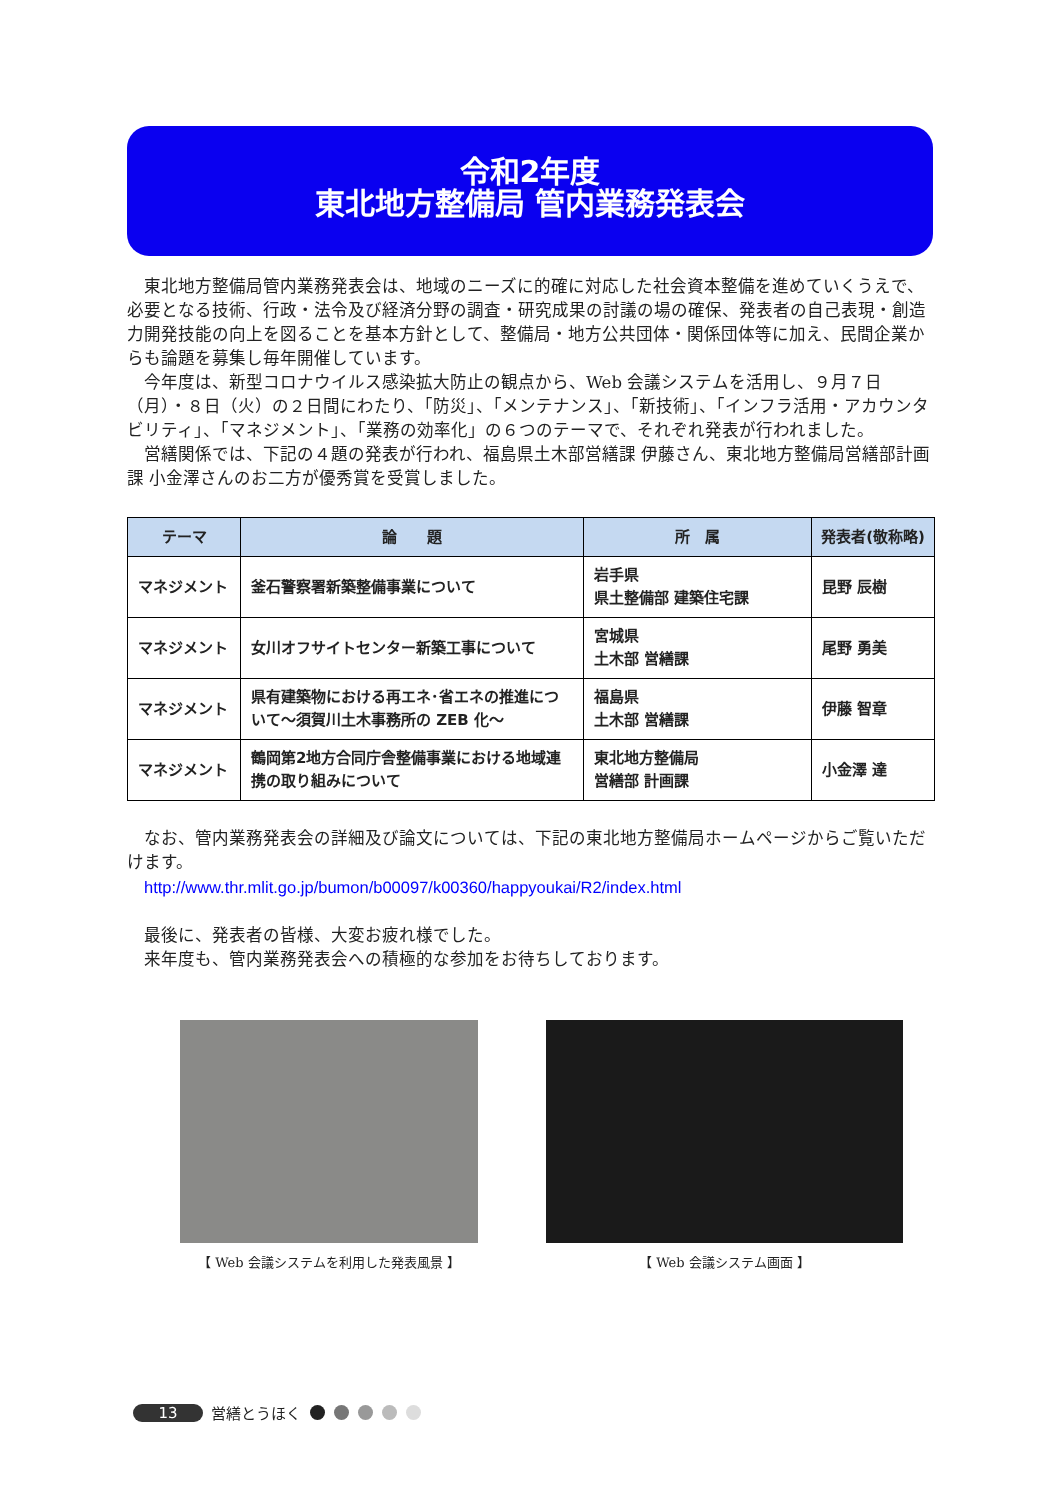令和2年度
東北地方整備局 管内業務発表会
　東北地方整備局管内業務発表会は、地域のニーズに的確に対応した社会資本整備を進めていくうえで、必要となる技術、行政・法令及び経済分野の調査・研究成果の討議の場の確保、発表者の自己表現・創造力開発技能の向上を図ることを基本方針として、整備局・地方公共団体・関係団体等に加え、民間企業からも論題を募集し毎年開催しています。
　今年度は、新型コロナウイルス感染拡大防止の観点から、Web 会議システムを活用し、９月７日（月）・８日（火）の２日間にわたり、「防災」、「メンテナンス」、「新技術」、「インフラ活用・アカウンタビリティ」、「マネジメント」、「業務の効率化」の６つのテーマで、それぞれ発表が行われました。
　営繕関係では、下記の４題の発表が行われ、福島県土木部営繕課 伊藤さん、東北地方整備局営繕部計画課 小金澤さんのお二方が優秀賞を受賞しました。
| テーマ | 論 題 | 所 属 | 発表者(敬称略) |
| --- | --- | --- | --- |
| マネジメント | 釜石警察署新築整備事業について | 岩手県 県土整備部 建築住宅課 | 昆野 辰樹 |
| マネジメント | 女川オフサイトセンター新築工事について | 宮城県 土木部 営繕課 | 尾野 勇美 |
| マネジメント | 県有建築物における再エネ･省エネの推進について～須賀川土木事務所の ZEB 化～ | 福島県 土木部 営繕課 | 伊藤 智章 |
| マネジメント | 鶴岡第2地方合同庁舎整備事業における地域連携の取り組みについて | 東北地方整備局 営繕部 計画課 | 小金澤 達 |
　なお、管内業務発表会の詳細及び論文については、下記の東北地方整備局ホームページからご覧いただけます。
　http://www.thr.mlit.go.jp/bumon/b00097/k00360/happyoukai/R2/index.html
　最後に、発表者の皆様、大変お疲れ様でした。
　来年度も、管内業務発表会への積極的な参加をお待ちしております。
【 Web 会議システムを利用した発表風景 】 【 Web 会議システム画面 】
13 営繕とうほく